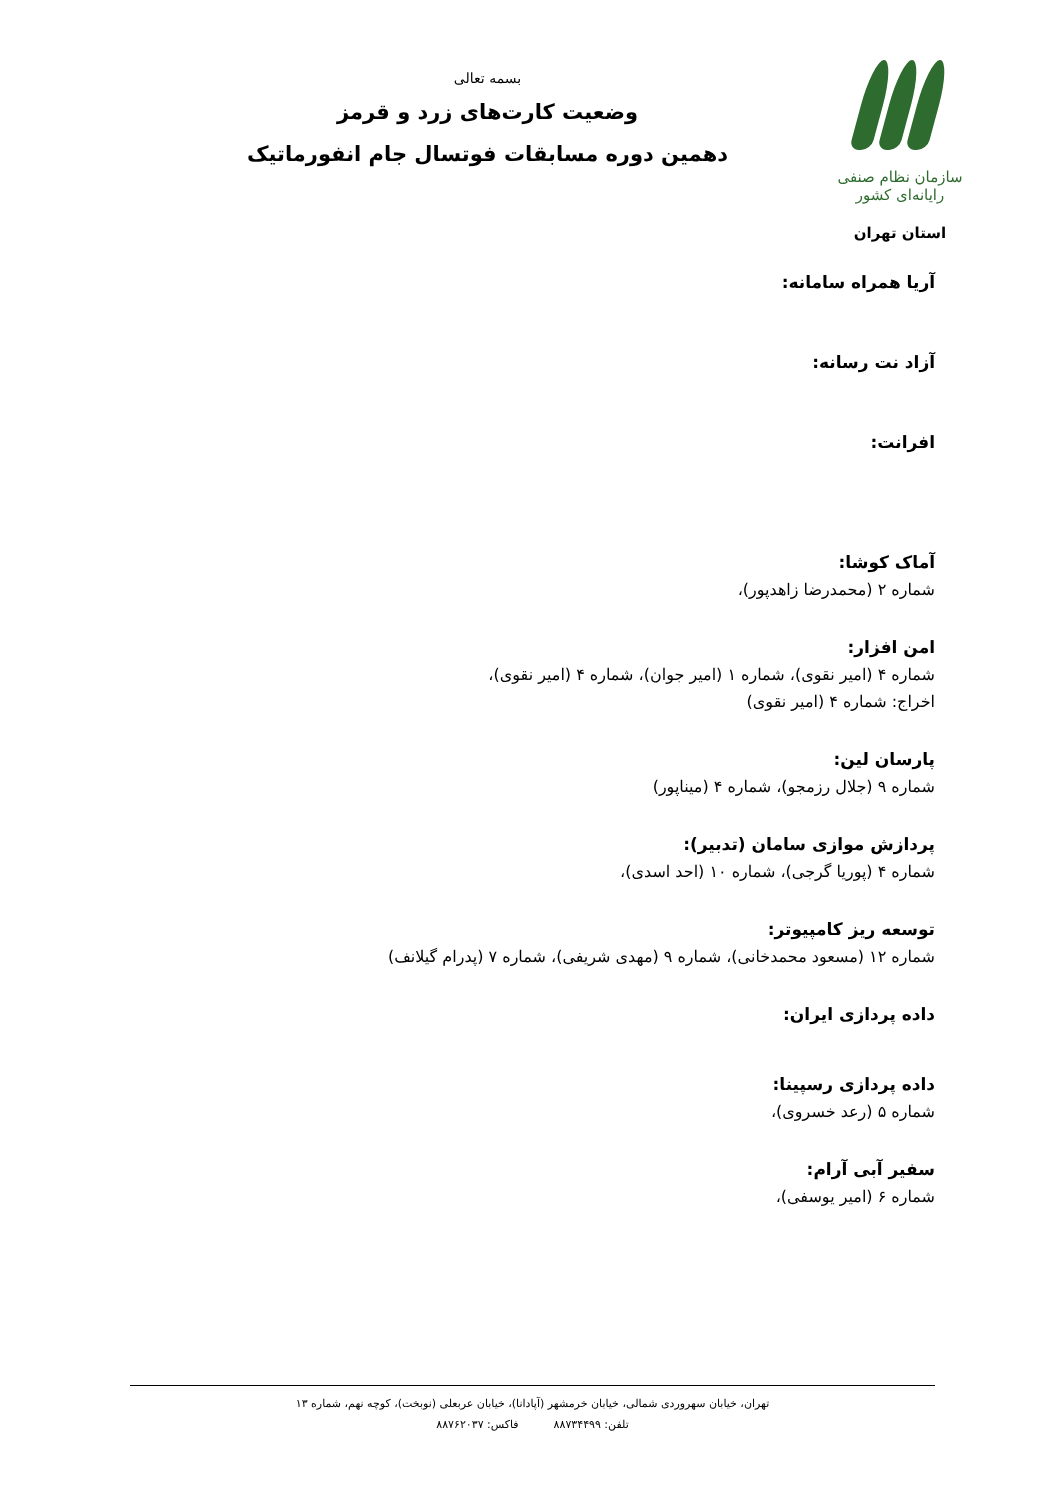سازمان نظام صنفی رایانه‌ای کشور
استان تهران
بسمه تعالی
وضعیت کارت‌های زرد و قرمز
دهمین دوره مسابقات فوتسال جام انفورماتیک
آریا همراه سامانه:
آزاد نت رسانه:
افرانت:
آماک کوشا:
شماره ۲ (محمدرضا زاهدپور)،
امن افزار:
شماره ۴ (امیر نقوی)، شماره ۱ (امیر جوان)، شماره ۴ (امیر نقوی)،
اخراج: شماره ۴ (امیر نقوی)
پارسان لین:
شماره ۹ (جلال رزمجو)، شماره ۴ (میناپور)
پردازش موازی سامان (تدبیر):
شماره ۴ (پوریا گرجی)، شماره ۱۰ (احد اسدی)،
توسعه ریز کامپیوتر:
شماره ۱۲ (مسعود محمدخانی)، شماره ۹ (مهدی شریفی)، شماره ۷ (پدرام گیلانف)
داده پردازی ایران:
داده پردازی رسپینا:
شماره ۵ (رعد خسروی)،
سفیر آبی آرام:
شماره ۶ (امیر یوسفی)،
تهران، خیابان سهروردی شمالی، خیابان خرمشهر (آپادانا)، خیابان عربعلی (نوبخت)، کوچه نهم، شماره ۱۳
تلفن: ۸۸۷۳۴۴۹۹ فاکس: ۸۸۷۶۲۰۳۷